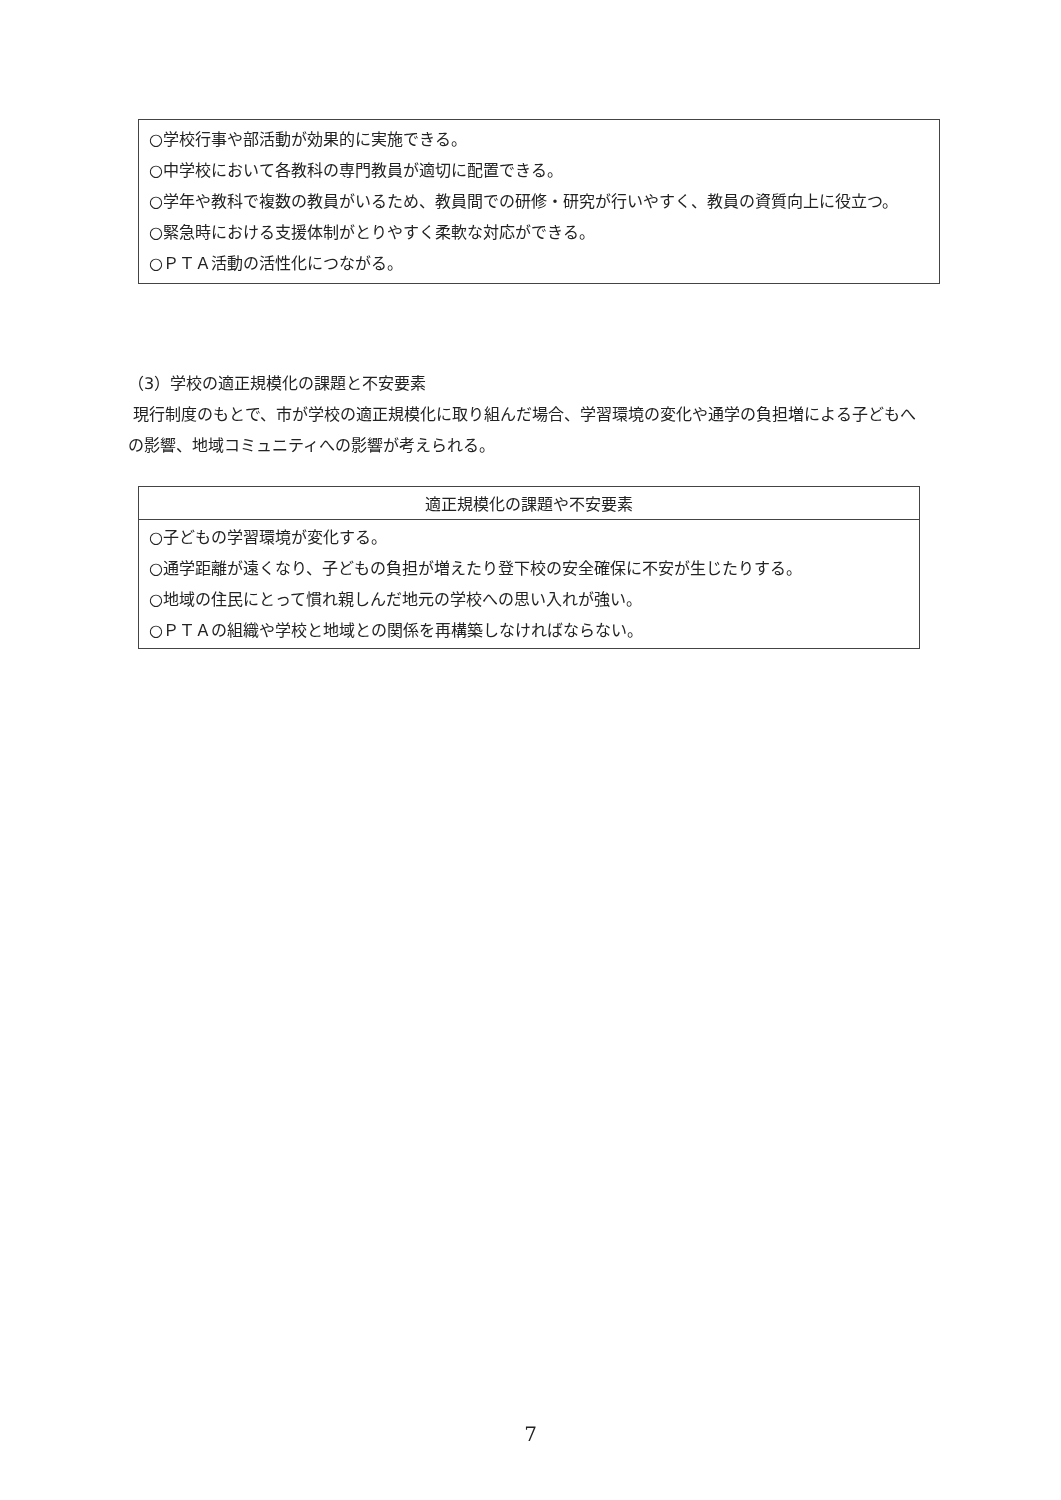○学校行事や部活動が効果的に実施できる。
○中学校において各教科の専門教員が適切に配置できる。
○学年や教科で複数の教員がいるため、教員間での研修・研究が行いやすく、教員の資質向上に役立つ。
○緊急時における支援体制がとりやすく柔軟な対応ができる。
○ＰＴＡ活動の活性化につながる。
（3）学校の適正規模化の課題と不安要素
現行制度のもとで、市が学校の適正規模化に取り組んだ場合、学習環境の変化や通学の負担増による子どもへの影響、地域コミュニティへの影響が考えられる。
| 適正規模化の課題や不安要素 |
| --- |
| ○子どもの学習環境が変化する。 ○通学距離が遠くなり、子どもの負担が増えたり登下校の安全確保に不安が生じたりする。 ○地域の住民にとって慣れ親しんだ地元の学校への思い入れが強い。 ○ＰＴＡの組織や学校と地域との関係を再構築しなければならない。 |
7